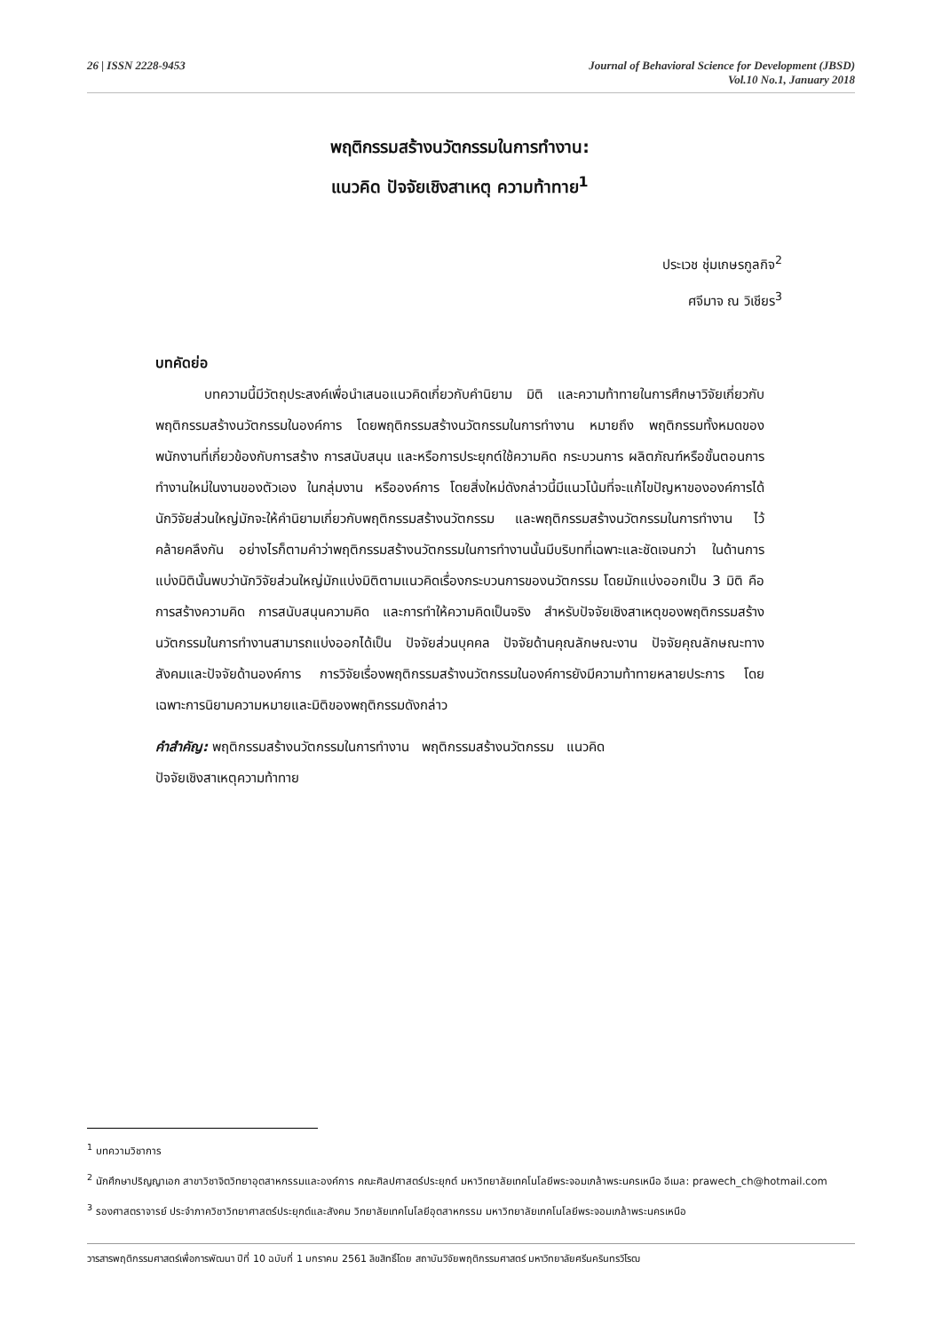26 | ISSN 2228-9453 Journal of Behavioral Science for Development (JBSD)
Vol.10 No.1, January 2018
พฤติกรรมสร้างนวัตกรรมในการทำงาน:
แนวคิด ปัจจัยเชิงสาเหตุ ความท้าทาย<sup>1</sup>
ประเวช ชุ่มเกษรกูลกิจ<sup>2</sup>
ศจีมาจ ณ วิเชียร<sup>3</sup>
บทคัดย่อ
บทความนี้มีวัตถุประสงค์เพื่อนำเสนอแนวคิดเกี่ยวกับคำนิยาม มิติ และความท้าทายในการศึกษาวิจัยเกี่ยวกับพฤติกรรมสร้างนวัตกรรมในองค์การ โดยพฤติกรรมสร้างนวัตกรรมในการทำงาน หมายถึง พฤติกรรมทั้งหมดของพนักงานที่เกี่ยวข้องกับการสร้าง การสนับสนุน และหรือการประยุกต์ใช้ความคิด กระบวนการ ผลิตภัณฑ์หรือขั้นตอนการทำงานใหม่ในงานของตัวเอง ในกลุ่มงาน หรือองค์การ โดยสิ่งใหม่ดังกล่าวนี้มีแนวโน้มที่จะแก้ไขปัญหาขององค์การได้ นักวิจัยส่วนใหญ่มักจะให้คำนิยามเกี่ยวกับพฤติกรรมสร้างนวัตกรรม และพฤติกรรมสร้างนวัตกรรมในการทำงาน ไว้คล้ายคลึงกัน อย่างไรก็ตามคำว่าพฤติกรรมสร้างนวัตกรรมในการทำงานนั้นมีบริบทที่เฉพาะและชัดเจนกว่า ในด้านการแบ่งมิตินั้นพบว่านักวิจัยส่วนใหญ่มักแบ่งมิติตามแนวคิดเรื่องกระบวนการของนวัตกรรม โดยมักแบ่งออกเป็น 3 มิติ คือ การสร้างความคิด การสนับสนุนความคิด และการทำให้ความคิดเป็นจริง สำหรับปัจจัยเชิงสาเหตุของพฤติกรรมสร้างนวัตกรรมในการทำงานสามารถแบ่งออกได้เป็น ปัจจัยส่วนบุคคล ปัจจัยด้านคุณลักษณะงาน ปัจจัยคุณลักษณะทางสังคมและปัจจัยด้านองค์การ การวิจัยเรื่องพฤติกรรมสร้างนวัตกรรมในองค์การยังมีความท้าทายหลายประการ โดยเฉพาะการนิยามความหมายและมิติของพฤติกรรมดังกล่าว
คำสำคัญ: พฤติกรรมสร้างนวัตกรรมในการทำงาน พฤติกรรมสร้างนวัตกรรม แนวคิด
ปัจจัยเชิงสาเหตุความท้าทาย
<sup>1</sup> บทความวิชาการ
<sup>2</sup> นักศึกษาปริญญาเอก สาขาวิชาจิตวิทยาอุตสาหกรรมและองค์การ คณะศิลปศาสตร์ประยุกต์ มหาวิทยาลัยเทคโนโลยีพระจอมเกล้าพระนครเหนือ อีเมล: prawech_ch@hotmail.com
<sup>3</sup> รองศาสตราจารย์ ประจำภาควิชาวิทยาศาสตร์ประยุกต์และสังคม วิทยาลัยเทคโนโลยีอุตสาหกรรม มหาวิทยาลัยเทคโนโลยีพระจอมเกล้าพระนครเหนือ
วารสารพฤติกรรมศาสตร์เพื่อการพัฒนา ปีที่ 10 ฉบับที่ 1 มกราคม 2561 ลิขสิทธิ์โดย สถาบันวิจัยพฤติกรรมศาสตร์ มหาวิทยาลัยศรีนครินทรวิโรฒ